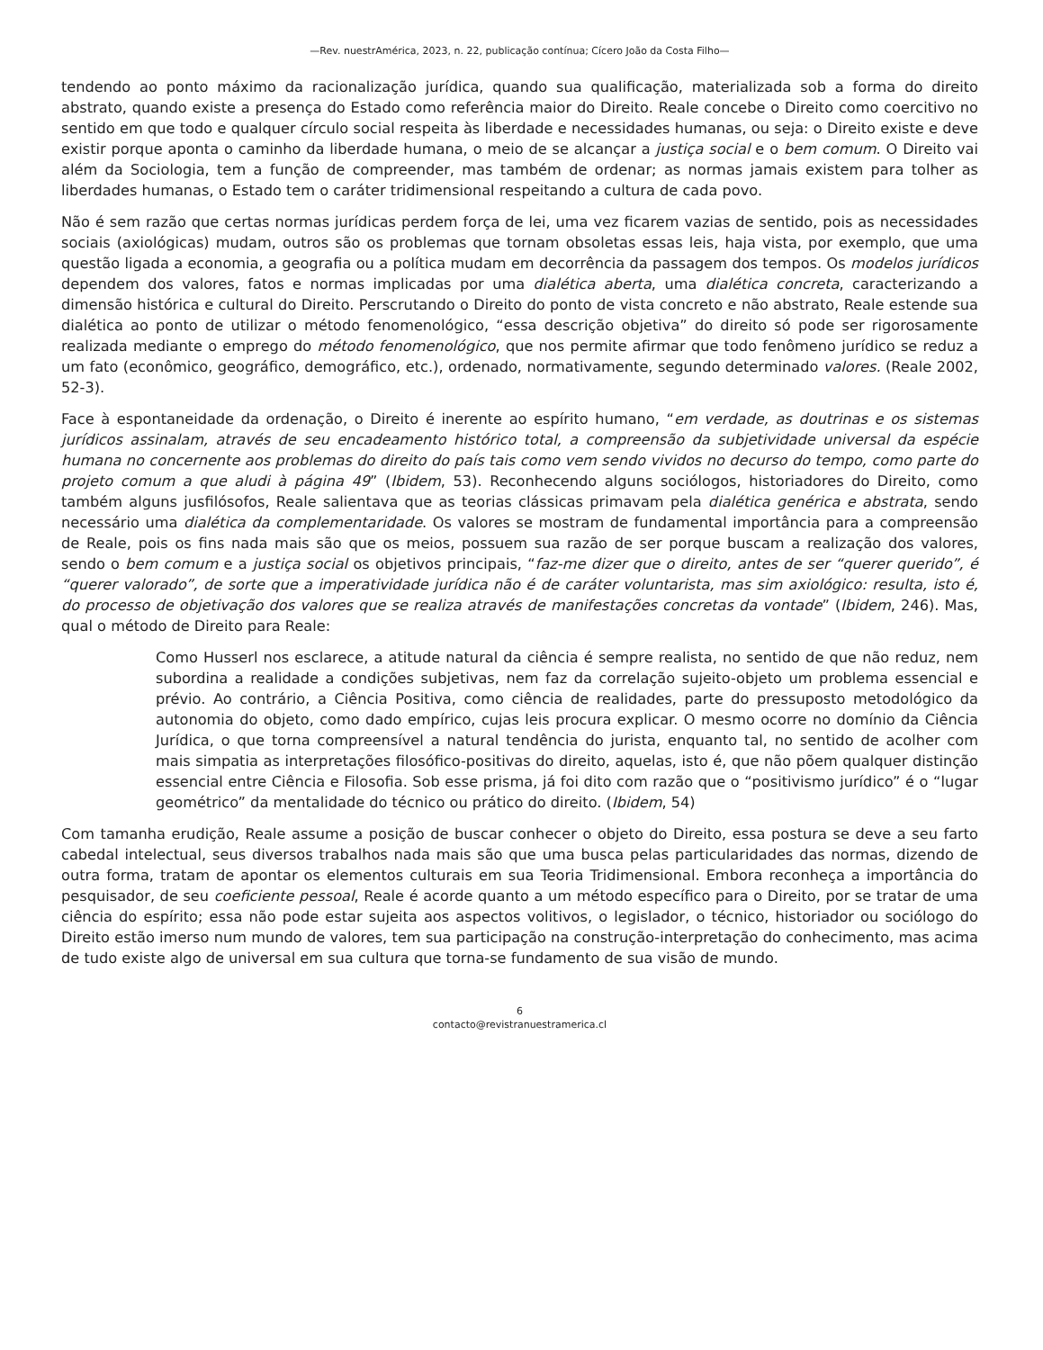—Rev. nuestrAmérica, 2023, n. 22, publicação contínua; Cícero João da Costa Filho—
tendendo ao ponto máximo da racionalização jurídica, quando sua qualificação, materializada sob a forma do direito abstrato, quando existe a presença do Estado como referência maior do Direito. Reale concebe o Direito como coercitivo no sentido em que todo e qualquer círculo social respeita às liberdade e necessidades humanas, ou seja: o Direito existe e deve existir porque aponta o caminho da liberdade humana, o meio de se alcançar a justiça social e o bem comum. O Direito vai além da Sociologia, tem a função de compreender, mas também de ordenar; as normas jamais existem para tolher as liberdades humanas, o Estado tem o caráter tridimensional respeitando a cultura de cada povo.
Não é sem razão que certas normas jurídicas perdem força de lei, uma vez ficarem vazias de sentido, pois as necessidades sociais (axiológicas) mudam, outros são os problemas que tornam obsoletas essas leis, haja vista, por exemplo, que uma questão ligada a economia, a geografia ou a política mudam em decorrência da passagem dos tempos. Os modelos jurídicos dependem dos valores, fatos e normas implicadas por uma dialética aberta, uma dialética concreta, caracterizando a dimensão histórica e cultural do Direito. Perscrutando o Direito do ponto de vista concreto e não abstrato, Reale estende sua dialética ao ponto de utilizar o método fenomenológico, “essa descrição objetiva” do direito só pode ser rigorosamente realizada mediante o emprego do método fenomenológico, que nos permite afirmar que todo fenômeno jurídico se reduz a um fato (econômico, geográfico, demográfico, etc.), ordenado, normativamente, segundo determinado valores. (Reale 2002, 52-3).
Face à espontaneidade da ordenação, o Direito é inerente ao espírito humano, “em verdade, as doutrinas e os sistemas jurídicos assinalam, através de seu encadeamento histórico total, a compreensão da subjetividade universal da espécie humana no concernente aos problemas do direito do país tais como vem sendo vividos no decurso do tempo, como parte do projeto comum a que aludi à página 49” (Ibidem, 53). Reconhecendo alguns sociólogos, historiadores do Direito, como também alguns jusfilósofos, Reale salientava que as teorias clássicas primavam pela dialética genérica e abstrata, sendo necessário uma dialética da complementaridade. Os valores se mostram de fundamental importância para a compreensão de Reale, pois os fins nada mais são que os meios, possuem sua razão de ser porque buscam a realização dos valores, sendo o bem comum e a justiça social os objetivos principais, “faz-me dizer que o direito, antes de ser “querer querido”, é “querer valorado”, de sorte que a imperatividade jurídica não é de caráter voluntarista, mas sim axiológico: resulta, isto é, do processo de objetivação dos valores que se realiza através de manifestações concretas da vontade” (Ibidem, 246). Mas, qual o método de Direito para Reale:
Como Husserl nos esclarece, a atitude natural da ciência é sempre realista, no sentido de que não reduz, nem subordina a realidade a condições subjetivas, nem faz da correlação sujeito-objeto um problema essencial e prévio. Ao contrário, a Ciência Positiva, como ciência de realidades, parte do pressuposto metodológico da autonomia do objeto, como dado empírico, cujas leis procura explicar. O mesmo ocorre no domínio da Ciência Jurídica, o que torna compreensível a natural tendência do jurista, enquanto tal, no sentido de acolher com mais simpatia as interpretações filosófico-positivas do direito, aquelas, isto é, que não põem qualquer distinção essencial entre Ciência e Filosofia. Sob esse prisma, já foi dito com razão que o “positivismo jurídico” é o “lugar geométrico” da mentalidade do técnico ou prático do direito. (Ibidem, 54)
Com tamanha erudição, Reale assume a posição de buscar conhecer o objeto do Direito, essa postura se deve a seu farto cabedal intelectual, seus diversos trabalhos nada mais são que uma busca pelas particularidades das normas, dizendo de outra forma, tratam de apontar os elementos culturais em sua Teoria Tridimensional. Embora reconheça a importância do pesquisador, de seu coeficiente pessoal, Reale é acorde quanto a um método específico para o Direito, por se tratar de uma ciência do espírito; essa não pode estar sujeita aos aspectos volitivos, o legislador, o técnico, historiador ou sociólogo do Direito estão imerso num mundo de valores, tem sua participação na construção-interpretação do conhecimento, mas acima de tudo existe algo de universal em sua cultura que torna-se fundamento de sua visão de mundo.
6
contacto@revistranuestramerica.cl